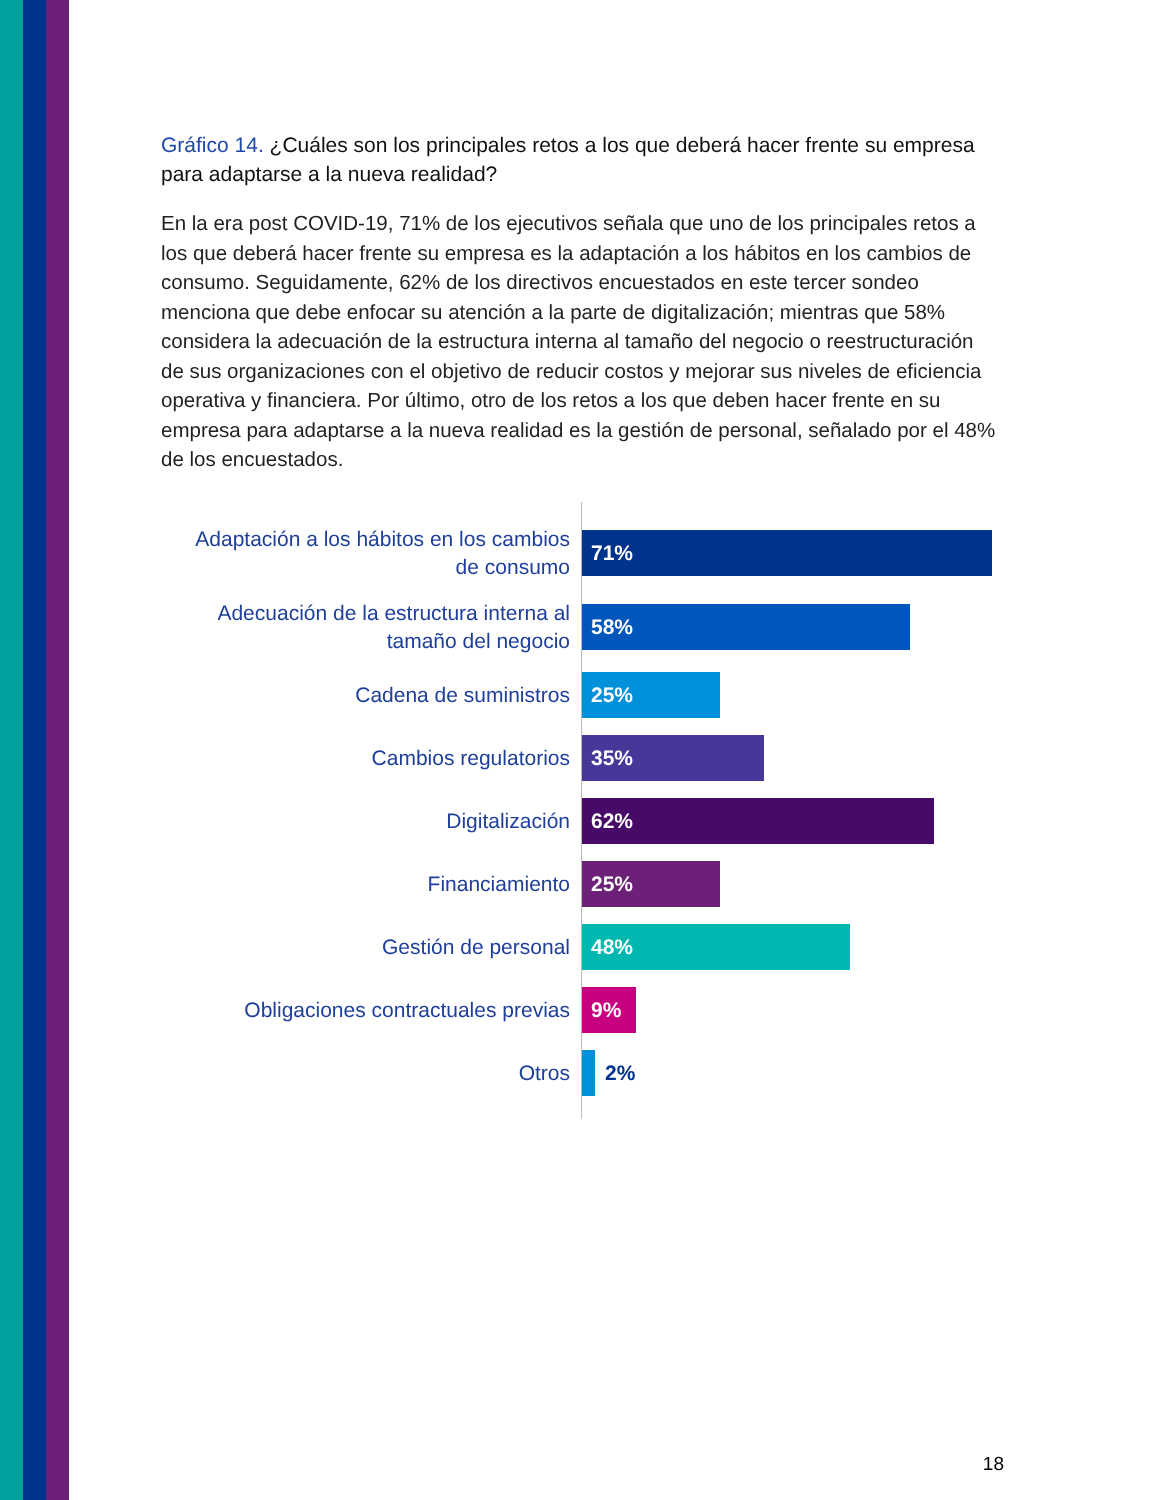Gráfico 14. ¿Cuáles son los principales retos a los que deberá hacer frente su empresa para adaptarse a la nueva realidad?
En la era post COVID-19, 71% de los ejecutivos señala que uno de los principales retos a los que deberá hacer frente su empresa es la adaptación a los hábitos en los cambios de consumo. Seguidamente, 62% de los directivos encuestados en este tercer sondeo menciona que debe enfocar su atención a la parte de digitalización; mientras que 58% considera la adecuación de la estructura interna al tamaño del negocio o reestructuración de sus organizaciones con el objetivo de reducir costos y mejorar sus niveles de eficiencia operativa y financiera. Por último, otro de los retos a los que deben hacer frente en su empresa para adaptarse a la nueva realidad es la gestión de personal, señalado por el 48% de los encuestados.
Adaptación a los hábitos en los cambios de consumo
71%
Adecuación de la estructura interna al tamaño del negocio
58%
Cadena de suministros
25%
Cambios regulatorios
35%
Digitalización
62%
Financiamiento
25%
Gestión de personal
48%
Obligaciones contractuales previas
9%
Otros
2%
18